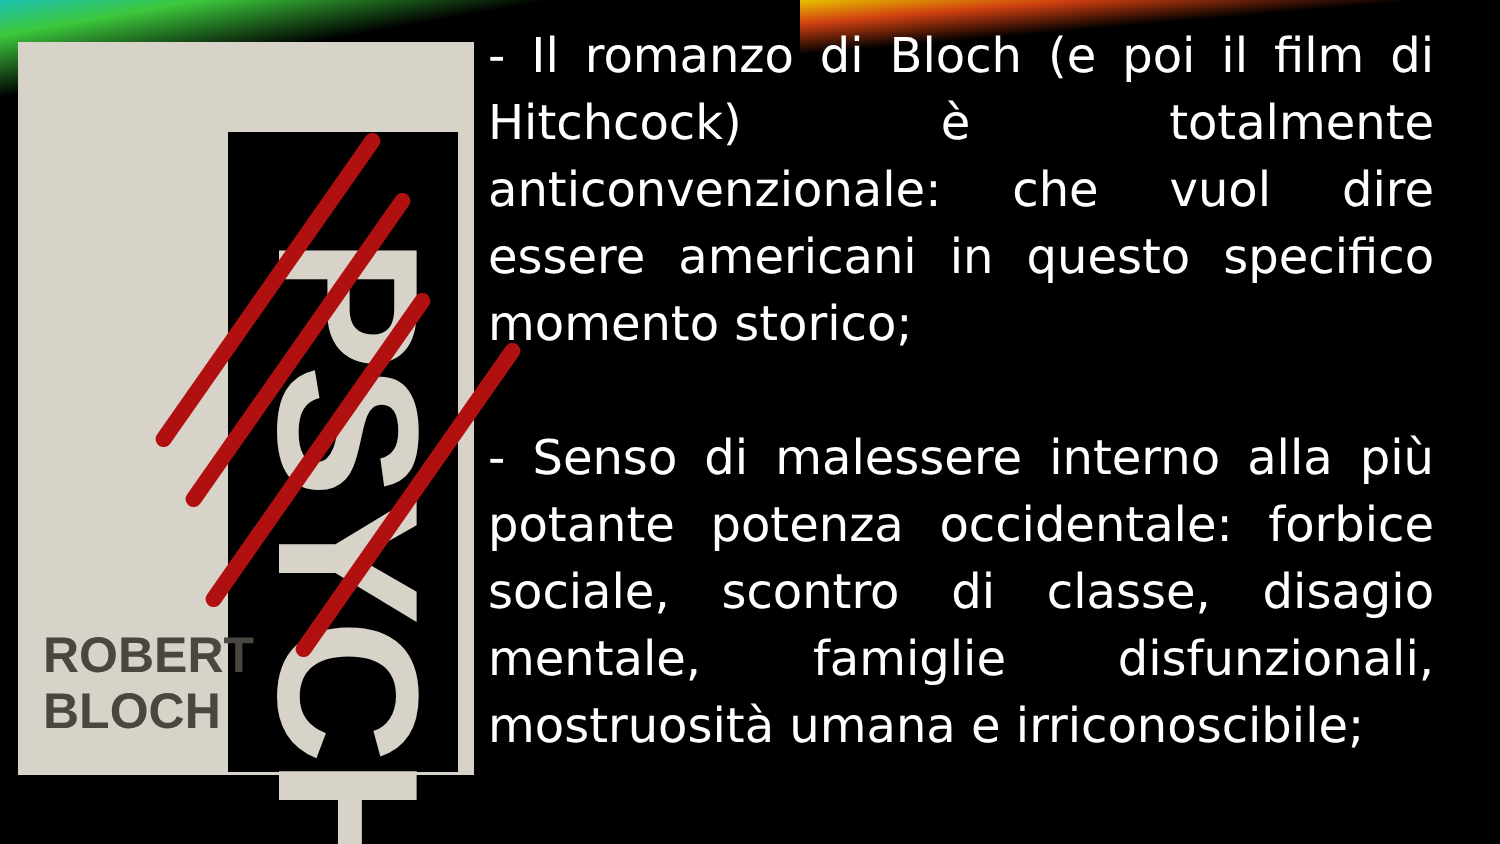PSYCHO
ROBERT
BLOCH
- Il romanzo di Bloch (e poi il film di Hitchcock) è totalmente anticonvenzionale: che vuol dire essere americani in questo specifico momento storico;
- Senso di malessere interno alla più potante potenza occidentale: forbice sociale, scontro di classe, disagio mentale, famiglie disfunzionali, mostruosità umana e irriconoscibile;